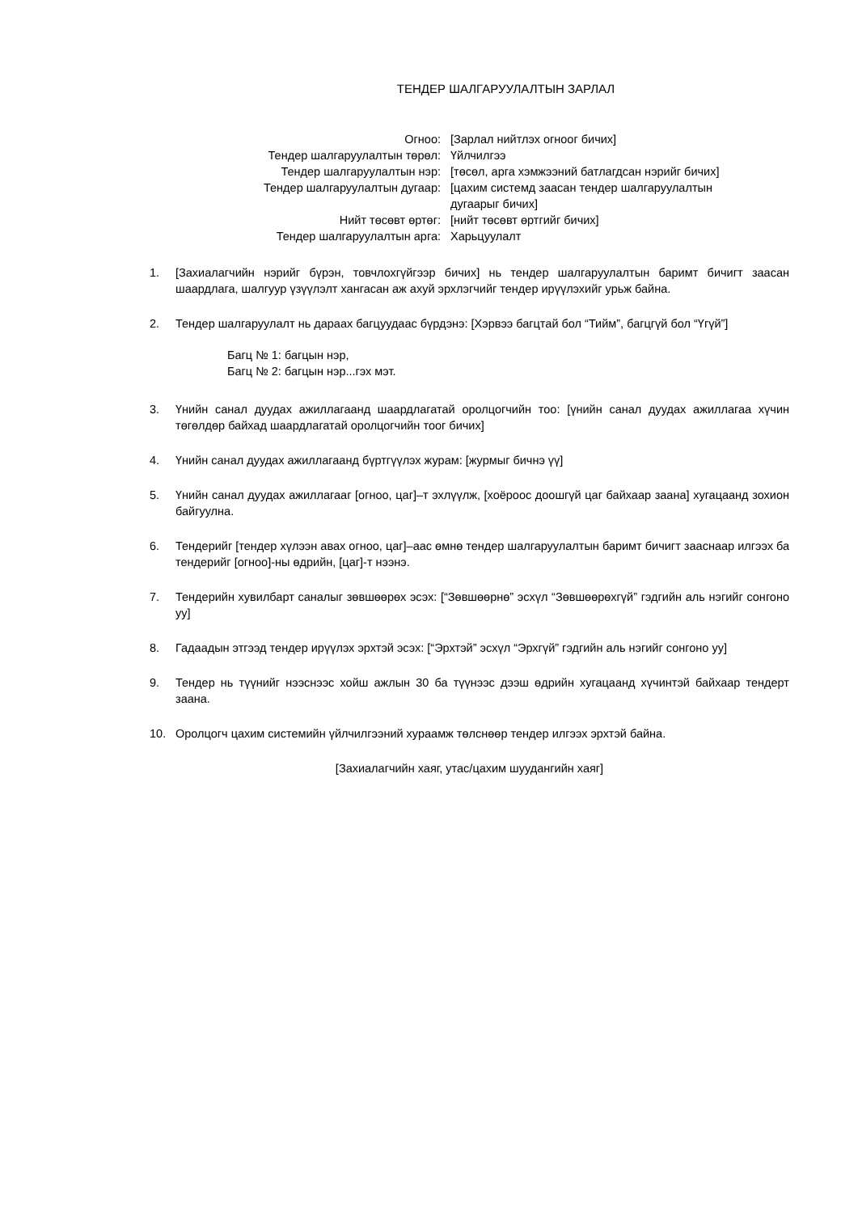ТЕНДЕР ШАЛГАРУУЛАЛТЫН ЗАРЛАЛ
| Огноо: | [Зарлал нийтлэх огноог бичих] |
| Тендер шалгаруулалтын төрөл: | Үйлчилгээ |
| Тендер шалгаруулалтын нэр: | [төсөл, арга хэмжээний батлагдсан нэрийг бичих] |
| Тендер шалгаруулалтын дугаар: | [цахим системд заасан тендер шалгаруулалтын дугаарыг бичих] |
| Нийт төсөвт өртөг: | [нийт төсөвт өртгийг бичих] |
| Тендер шалгаруулалтын арга: | Харьцуулалт |
1. [Захиалагчийн нэрийг бүрэн, товчлохгүйгээр бичих] нь тендер шалгаруулалтын баримт бичигт заасан шаардлага, шалгуур үзүүлэлт хангасан аж ахуй эрхлэгчийг тендер ирүүлэхийг урьж байна.
2. Тендер шалгаруулалт нь дараах багцуудаас бүрдэнэ: [Хэрвээ багцтай бол “Тийм”, багцгүй бол “Үгүй”]
Багц № 1: багцын нэр,
Багц № 2: багцын нэр...гэх мэт.
3. Үнийн санал дуудах ажиллагаанд шаардлагатай оролцогчийн тоо: [үнийн санал дуудах ажиллагаа хүчин төгөлдөр байхад шаардлагатай оролцогчийн тоог бичих]
4. Үнийн санал дуудах ажиллагаанд бүртгүүлэх журам: [журмыг бичнэ үү]
5. Үнийн санал дуудах ажиллагааг [огноо, цаг]–т эхлүүлж, [хоёроос доошгүй цаг байхаар заана] хугацаанд зохион байгуулна.
6. Тендерийг [тендер хүлээн авах огноо, цаг]–аас өмнө тендер шалгаруулалтын баримт бичигт зааснаар илгээх ба тендерийг [огноо]-ны өдрийн, [цаг]-т нээнэ.
7. Тендерийн хувилбарт саналыг зөвшөөрөх эсэх: [“Зөвшөөрнө” эсхүл “Зөвшөөрөхгүй” гэдгийн аль нэгийг сонгоно уу]
8. Гадаадын этгээд тендер ирүүлэх эрхтэй эсэх: [“Эрхтэй” эсхүл “Эрхгүй” гэдгийн аль нэгийг сонгоно уу]
9. Тендер нь түүнийг нээснээс хойш ажлын 30 ба түүнээс дээш өдрийн хугацаанд хүчинтэй байхаар тендерт заана.
10. Оролцогч цахим системийн үйлчилгээний хураамж төлснөөр тендер илгээх эрхтэй байна.
[Захиалагчийн хаяг, утас/цахим шуудангийн хаяг]